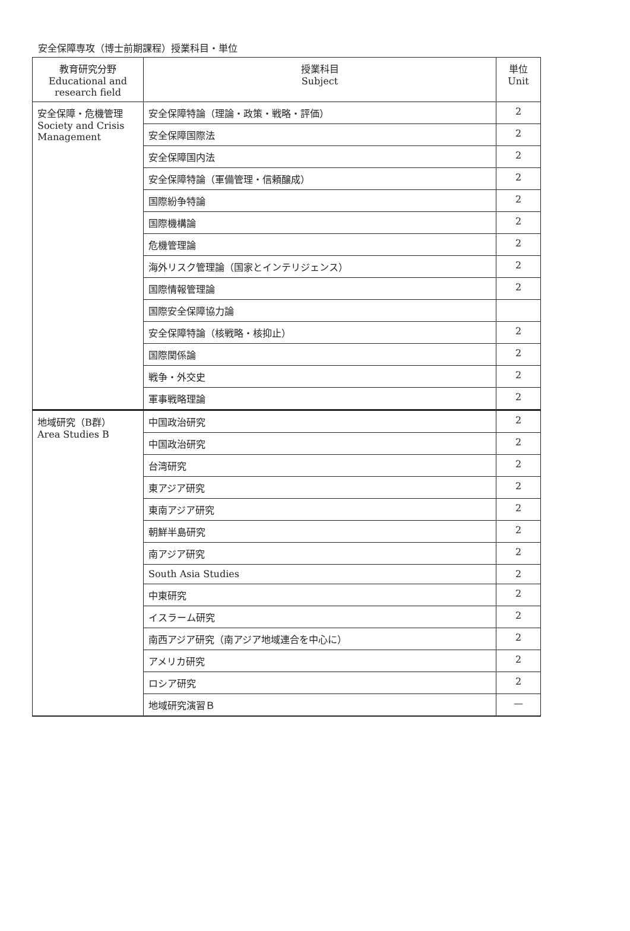安全保障専攻（博士前期課程）授業科目・単位
| 教育研究分野 Educational and research field | 授業科目 Subject | 単位 Unit |
| --- | --- | --- |
| 安全保障・危機管理 Society and Crisis Management | 安全保障特論（理論・政策・戦略・評価） | 2 |
| | 安全保障国際法 | 2 |
| | 安全保障国内法 | 2 |
| | 安全保障特論（軍備管理・信頼醸成） | 2 |
| | 国際紛争特論 | 2 |
| | 国際機構論 | 2 |
| | 危機管理論 | 2 |
| | 海外リスク管理論（国家とインテリジェンス） | 2 |
| | 国際情報管理論 | 2 |
| | 国際安全保障協力論 | |
| | 安全保障特論（核戦略・核抑止） | 2 |
| | 国際関係論 | 2 |
| | 戦争・外交史 | 2 |
| | 軍事戦略理論 | 2 |
| 地域研究（B群） Area Studies B | 中国政治研究 | 2 |
| | 中国政治研究 | 2 |
| | 台湾研究 | 2 |
| | 東アジア研究 | 2 |
| | 東南アジア研究 | 2 |
| | 朝鮮半島研究 | 2 |
| | 南アジア研究 | 2 |
| | South Asia Studies | 2 |
| | 中東研究 | 2 |
| | イスラーム研究 | 2 |
| | 南西アジア研究（南アジア地域連合を中心に） | 2 |
| | アメリカ研究 | 2 |
| | ロシア研究 | 2 |
| | 地域研究演習Ｂ | — |